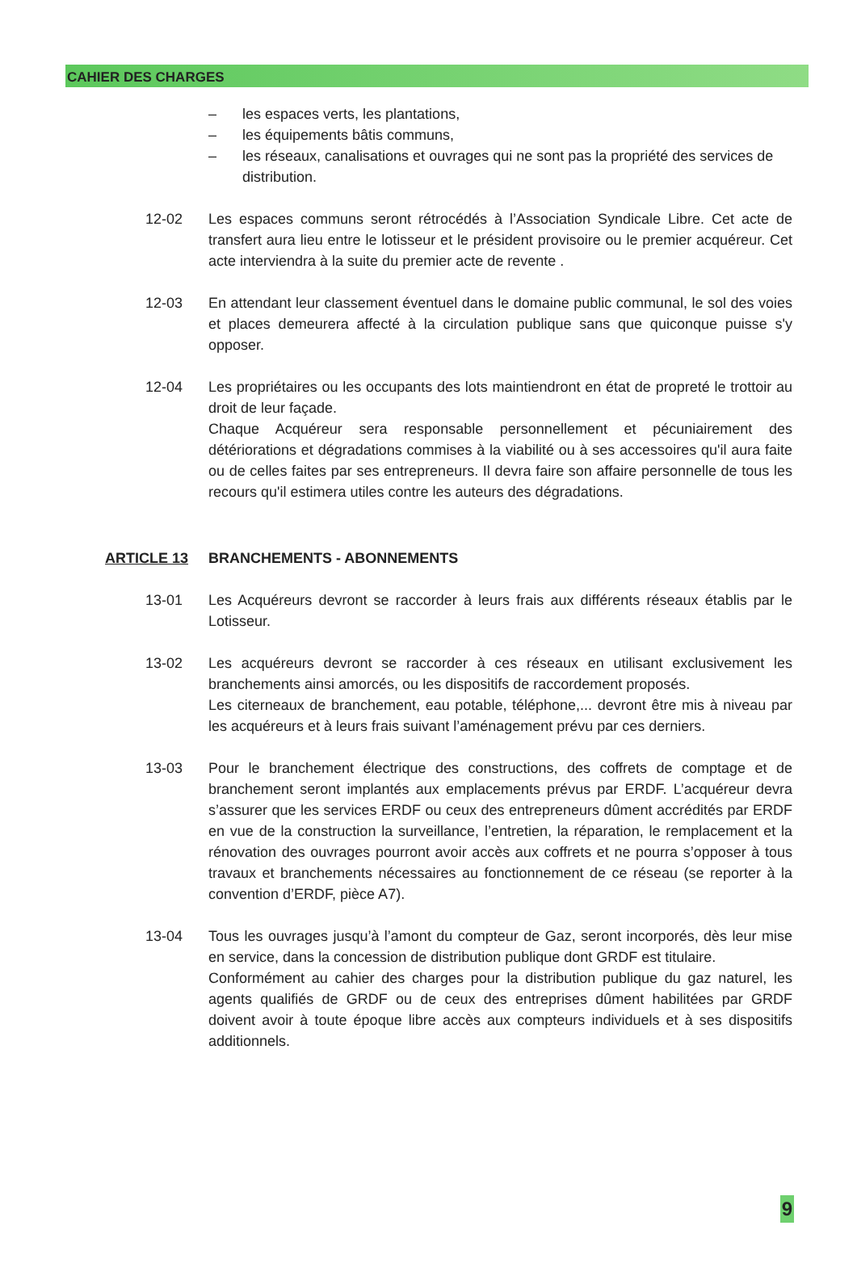CAHIER DES CHARGES
– les espaces verts, les plantations,
– les équipements bâtis communs,
– les réseaux, canalisations et ouvrages qui ne sont pas la propriété des services de distribution.
12-02 Les espaces communs seront rétrocédés à l’Association Syndicale Libre. Cet acte de transfert aura lieu entre le lotisseur et le président provisoire ou le premier acquéreur. Cet acte interviendra à la suite du premier acte de revente .
12-03 En attendant leur classement éventuel dans le domaine public communal, le sol des voies et places demeurera affecté à la circulation publique sans que quiconque puisse s'y opposer.
12-04 Les propriétaires ou les occupants des lots maintiendront en état de propreté le trottoir au droit de leur façade.
Chaque Acquéreur sera responsable personnellement et pécuniairement des détériorations et dégradations commises à la viabilité ou à ses accessoires qu'il aura faite ou de celles faites par ses entrepreneurs. Il devra faire son affaire personnelle de tous les recours qu'il estimera utiles contre les auteurs des dégradations.
ARTICLE 13 BRANCHEMENTS - ABONNEMENTS
13-01 Les Acquéreurs devront se raccorder à leurs frais aux différents réseaux établis par le Lotisseur.
13-02 Les acquéreurs devront se raccorder à ces réseaux en utilisant exclusivement les branchements ainsi amorcés, ou les dispositifs de raccordement proposés.
Les citerneaux de branchement, eau potable, téléphone,... devront être mis à niveau par les acquéreurs et à leurs frais suivant l’aménagement prévu par ces derniers.
13-03 Pour le branchement électrique des constructions, des coffrets de comptage et de branchement seront implantés aux emplacements prévus par ERDF. L’acquéreur devra s’assurer que les services ERDF ou ceux des entrepreneurs dûment accrédités par ERDF en vue de la construction la surveillance, l’entretien, la réparation, le remplacement et la rénovation des ouvrages pourront avoir accès aux coffrets et ne pourra s’opposer à tous travaux et branchements nécessaires au fonctionnement de ce réseau (se reporter à la convention d’ERDF, pièce A7).
13-04 Tous les ouvrages jusqu’à l’amont du compteur de Gaz, seront incorporés, dès leur mise en service, dans la concession de distribution publique dont GRDF est titulaire.
Conformément au cahier des charges pour la distribution publique du gaz naturel, les agents qualifiés de GRDF ou de ceux des entreprises dûment habilitées par GRDF doivent avoir à toute époque libre accès aux compteurs individuels et à ses dispositifs additionnels.
9